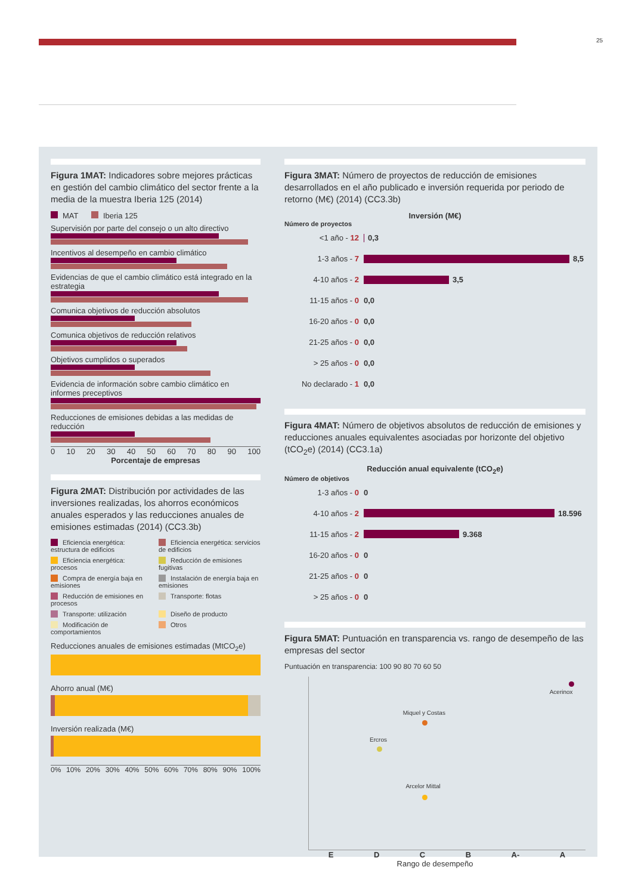25
Figura 1MAT: Indicadores sobre mejores prácticas en gestión del cambio climático del sector frente a la media de la muestra Iberia 125 (2014)
MAT Iberia 125
Supervisión por parte del consejo o un alto directivo
Incentivos al desempeño en cambio climático
Evidencias de que el cambio climático está integrado en la estrategia
Comunica objetivos de reducción absolutos
Comunica objetivos de reducción relativos
Objetivos cumplidos o superados
Evidencia de información sobre cambio climático en informes preceptivos
Reducciones de emisiones debidas a las medidas de reducción
0 10 20 30 40 50 60 70 80 90 100
Porcentaje de empresas
Figura 2MAT: Distribución por actividades de las inversiones realizadas, los ahorros económicos anuales esperados y las reducciones anuales de emisiones estimadas (2014) (CC3.3b)
Eficiencia energética: estructura de edificios
Eficiencia energética: servicios de edificios
Eficiencia energética: procesos
Reducción de emisiones fugitivas
Compra de energía baja en emisiones
Instalación de energía baja en emisiones
Reducción de emisiones en procesos
Transporte: flotas
Transporte: utilización
Diseño de producto
Modificación de comportamientos
Otros
Reducciones anuales de emisiones estimadas (MtCO<sub>2</sub>e)
Ahorro anual (M€)
Inversión realizada (M€)
0% 10% 20% 30% 40% 50% 60% 70% 80% 90% 100%
Figura 3MAT: Número de proyectos de reducción de emisiones desarrollados en el año publicado e inversión requerida por periodo de retorno (M€) (2014) (CC3.3b)
Inversión (M€)
Número de proyectos
<1 año - 12 0,3
1-3 años - 7 8,5
4-10 años - 2 3,5
11-15 años - 0 0,0
16-20 años - 0 0,0
21-25 años - 0 0,0
> 25 años - 0 0,0
No declarado - 1 0,0
Figura 4MAT: Número de objetivos absolutos de reducción de emisiones y reducciones anuales equivalentes asociadas por horizonte del objetivo (tCO<sub>2</sub>e) (2014) (CC3.1a)
Reducción anual equivalente (tCO<sub>2</sub>e)
Número de objetivos
1-3 años - 0 0
4-10 años - 2 18.596
11-15 años - 2 9.368
16-20 años - 0 0
21-25 años - 0 0
> 25 años - 0 0
Figura 5MAT: Puntuación en transparencia vs. rango de desempeño de las empresas del sector
Puntuación en transparencia: 100 90 80 70 60 50
Acerinox
Miquel y Costas
Ercros
Arcelor Mittal
E D C B A- A
Rango de desempeño